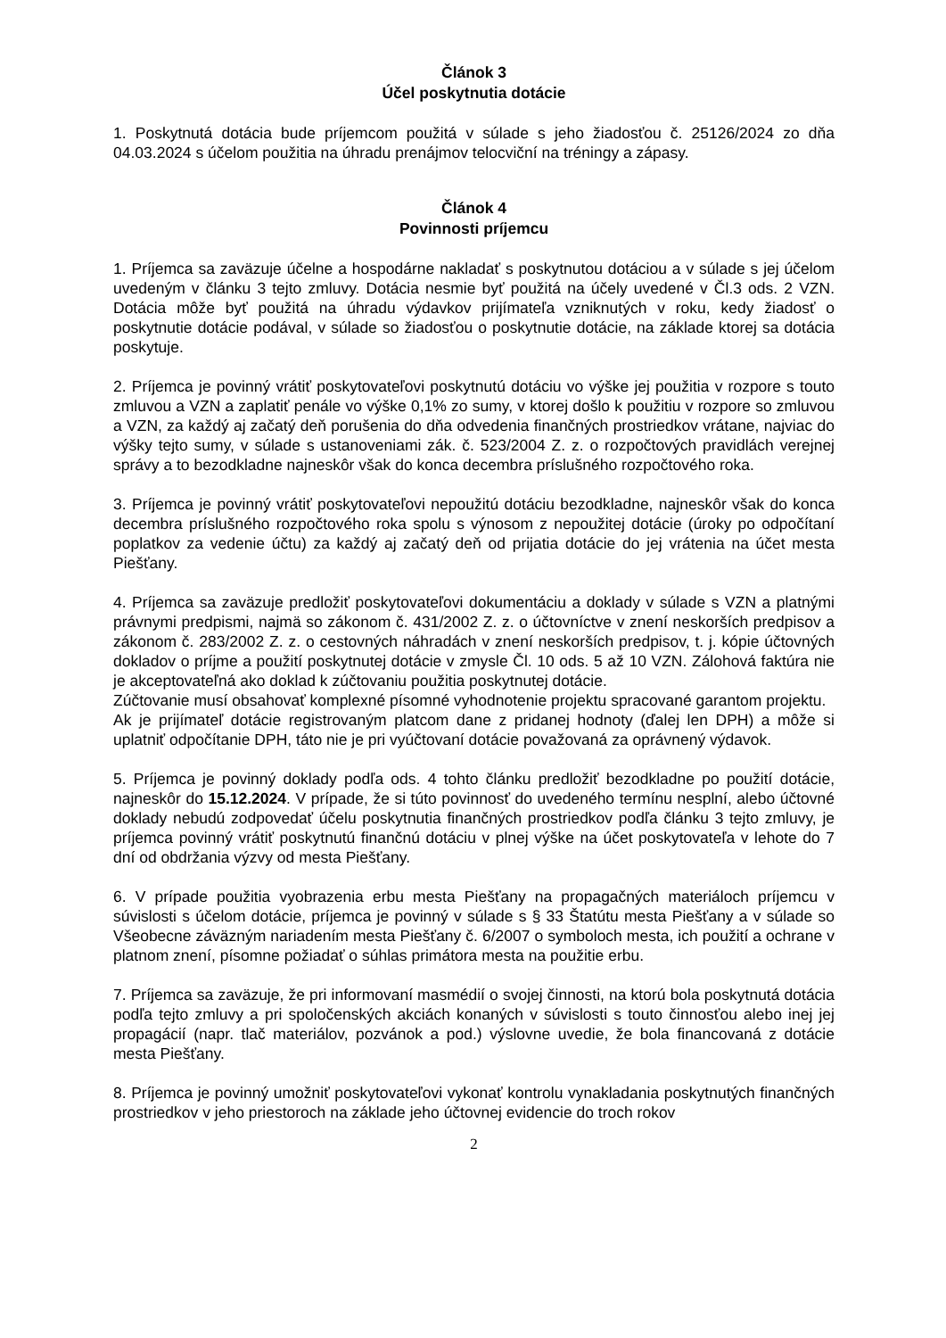Článok 3
Účel poskytnutia dotácie
1. Poskytnutá dotácia bude príjemcom použitá v súlade s jeho žiadosťou č. 25126/2024 zo dňa 04.03.2024 s účelom použitia na úhradu prenájmov telocviční na tréningy a zápasy.
Článok 4
Povinnosti príjemcu
1. Príjemca sa zaväzuje účelne a hospodárne nakladať s poskytnutou dotáciou a v súlade s jej účelom uvedeným v článku 3 tejto zmluvy. Dotácia nesmie byť použitá na účely uvedené v Čl.3 ods. 2 VZN. Dotácia môže byť použitá na úhradu výdavkov prijímateľa vzniknutých v roku, kedy žiadosť o poskytnutie dotácie podával, v súlade so žiadosťou o poskytnutie dotácie, na základe ktorej sa dotácia poskytuje.
2. Príjemca je povinný vrátiť poskytovateľovi poskytnutú dotáciu vo výške jej použitia v rozpore s touto zmluvou a VZN a zaplatiť penále vo výške 0,1% zo sumy, v ktorej došlo k použitiu v rozpore so zmluvou a VZN, za každý aj začatý deň porušenia do dňa odvedenia finančných prostriedkov vrátane, najviac do výšky tejto sumy, v súlade s ustanoveniami zák. č. 523/2004 Z. z. o rozpočtových pravidlách verejnej správy a to bezodkladne najneskôr však do konca decembra príslušného rozpočtového roka.
3. Príjemca je povinný vrátiť poskytovateľovi nepoužitú dotáciu bezodkladne, najneskôr však do konca decembra príslušného rozpočtového roka spolu s výnosom z nepoužitej dotácie (úroky po odpočítaní poplatkov za vedenie účtu) za každý aj začatý deň od prijatia dotácie do jej vrátenia na účet mesta Piešťany.
4. Príjemca sa zaväzuje predložiť poskytovateľovi dokumentáciu a doklady v súlade s VZN a platnými právnymi predpismi, najmä so zákonom č. 431/2002 Z. z. o účtovníctve v znení neskorších predpisov a zákonom č. 283/2002 Z. z. o cestovných náhradách v znení neskorších predpisov, t. j. kópie účtovných dokladov o príjme a použití poskytnutej dotácie v zmysle Čl. 10 ods. 5 až 10 VZN. Zálohová faktúra nie je akceptovateľná ako doklad k zúčtovaniu použitia poskytnutej dotácie.
Zúčtovanie musí obsahovať komplexné písomné vyhodnotenie projektu spracované garantom projektu.
Ak je prijímateľ dotácie registrovaným platcom dane z pridanej hodnoty (ďalej len DPH) a môže si uplatniť odpočítanie DPH, táto nie je pri vyúčtovaní dotácie považovaná za oprávnený výdavok.
5. Príjemca je povinný doklady podľa ods. 4 tohto článku predložiť bezodkladne po použití dotácie, najneskôr do 15.12.2024. V prípade, že si túto povinnosť do uvedeného termínu nesplní, alebo účtovné doklady nebudú zodpovedať účelu poskytnutia finančných prostriedkov podľa článku 3 tejto zmluvy, je príjemca povinný vrátiť poskytnutú finančnú dotáciu v plnej výške na účet poskytovateľa v lehote do 7 dní od obdržania výzvy od mesta Piešťany.
6. V prípade použitia vyobrazenia erbu mesta Piešťany na propagačných materiáloch príjemcu v súvislosti s účelom dotácie, príjemca je povinný v súlade s § 33 Štatútu mesta Piešťany a v súlade so Všeobecne záväzným nariadením mesta Piešťany č. 6/2007 o symboloch mesta, ich použití a ochrane v platnom znení, písomne požiadať o súhlas primátora mesta na použitie erbu.
7. Príjemca sa zaväzuje, že pri informovaní masmédií o svojej činnosti, na ktorú bola poskytnutá dotácia podľa tejto zmluvy a pri spoločenských akciách konaných v súvislosti s touto činnosťou alebo inej jej propagácií (napr. tlač materiálov, pozvánok a pod.) výslovne uvedie, že bola financovaná z dotácie mesta Piešťany.
8. Príjemca je povinný umožniť poskytovateľovi vykonať kontrolu vynakladania poskytnutých finančných prostriedkov v jeho priestoroch na základe jeho účtovnej evidencie do troch rokov
2